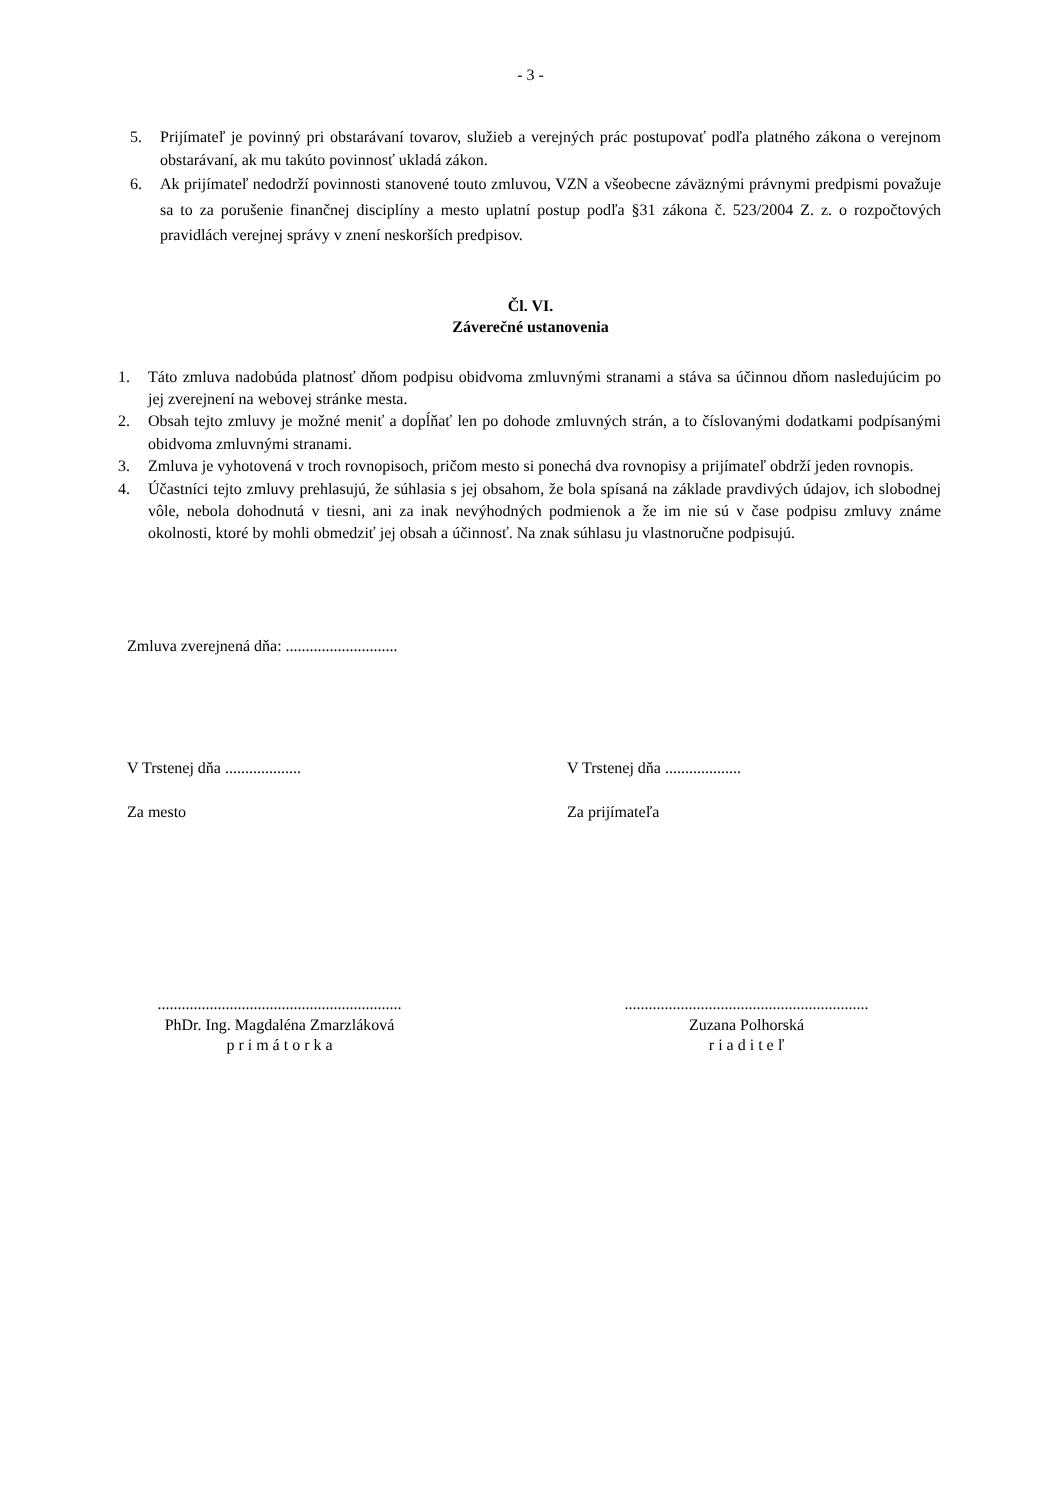- 3 -
5. Prijímateľ je povinný pri obstarávaní tovarov, služieb a verejných prác postupovať podľa platného zákona o verejnom obstarávaní, ak mu takúto povinnosť ukladá zákon.
6. Ak prijímateľ nedodrží povinnosti stanovené touto zmluvou, VZN a všeobecne záväznými právnymi predpismi považuje sa to za porušenie finančnej disciplíny a mesto uplatní postup podľa §31 zákona č. 523/2004 Z. z. o rozpočtových pravidlách verejnej správy v znení neskorších predpisov.
Čl. VI.
Záverečné ustanovenia
1. Táto zmluva nadobúda platnosť dňom podpisu obidvoma zmluvnými stranami a stáva sa účinnou dňom nasledujúcim po jej zverejnení na webovej stránke mesta.
2. Obsah tejto zmluvy je možné meniť a dopĺňať len po dohode zmluvných strán, a to číslovanými dodatkami podpísanými obidvoma zmluvnými stranami.
3. Zmluva je vyhotovená v troch rovnopisoch, pričom mesto si ponechá dva rovnopisy a prijímateľ obdrží jeden rovnopis.
4. Účastníci tejto zmluvy prehlasujú, že súhlasia s jej obsahom, že bola spísaná na základe pravdivých údajov, ich slobodnej vôle, nebola dohodnutá v tiesni, ani za inak nevýhodných podmienok a že im nie sú v čase podpisu zmluvy známe okolnosti, ktoré by mohli obmedziť jej obsah a účinnosť. Na znak súhlasu ju vlastnoručne podpisujú.
Zmluva zverejnená dňa: ............................
V Trstenej dňa ................... V Trstenej dňa ...................
Za mesto Za prijímateľa
.............................................................
PhDr. Ing. Magdaléna Zmarzláková
p r i m á t o r k a
.............................................................
Zuzana Polhorská
r i a d i t e ľ